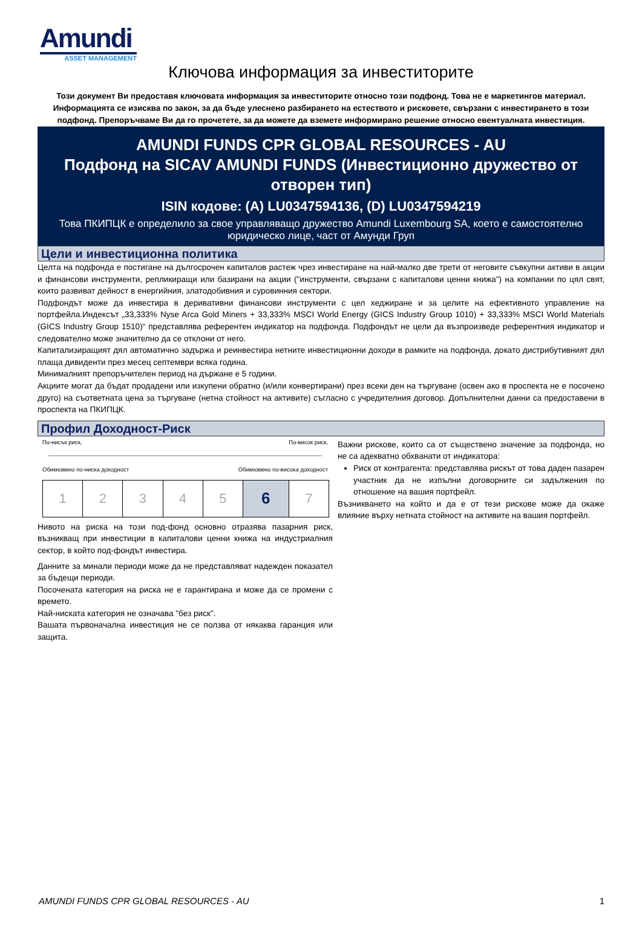Amundi
ASSET MANAGEMENT
Ключова информация за инвеститорите
Този документ Ви предоставя ключовата информация за инвеститорите относно този подфонд. Това не е маркетингов материал. Информацията се изисква по закон, за да бъде улеснено разбирането на естеството и рисковете, свързани с инвестирането в този подфонд. Препоръчваме Ви да го прочетете, за да можете да вземете информирано решение относно евентуалната инвестиция.
AMUNDI FUNDS CPR GLOBAL RESOURCES - AU
Подфонд на SICAV AMUNDI FUNDS (Инвестиционно дружество от отворен тип)
ISIN кодове: (A) LU0347594136, (D) LU0347594219
Това ПКИПЦК е определило за свое управляващо дружество Amundi Luxembourg SA, което е самостоятелно юридическо лице, част от Амунди Груп
Цели и инвестиционна политика
Целта на подфонда е постигане на дългосрочен капиталов растеж чрез инвестиране на най-малко две трети от неговите съвкупни активи в акции и финансови инструменти, репликиращи или базирани на акции ("инструменти, свързани с капиталови ценни книжа") на компании по цял свят, които развиват дейност в енергийния, златодобивния и суровинния сектори.
Подфондът може да инвестира в деривативни финансови инструменти с цел хеджиране и за целите на ефективното управление на портфейла.Индексът „33,333% Nyse Arca Gold Miners + 33,333% MSCI World Energy (GICS Industry Group 1010) + 33,333% MSCI World Materials (GICS Industry Group 1510)“ представлява референтен индикатор на подфонда. Подфондът не цели да възпроизведе референтния индикатор и следователно може значително да се отклони от него.
Капитализиращият дял автоматично задържа и реинвестира нетните инвестиционни доходи в рамките на подфонда, докато дистрибутивният дял плаща дивиденти през месец септември всяка година.
Минималният препоръчителен период на държане е 5 години.
Акциите могат да бъдат продадени или изкупени обратно (и/или конвертирани) през всеки ден на търгуване (освен ако в проспекта не е посочено друго) на съответната цена за търгуване (нетна стойност на активите) съгласно с учредителния договор. Допълнителни данни са предоставени в проспекта на ПКИПЦК.
Профил Доходност-Риск
По-нисък риск, По-висок риск,
Обикновено по-ниска доходност Обикновено по-висока доходност
| 1 | 2 | 3 | 4 | 5 | 6 | 7 |
Нивото на риска на този под-фонд основно отразява пазарния риск, възникващ при инвестиции в капиталови ценни книжа на индустриалния сектор, в който под-фондът инвестира.
Данните за минали периоди може да не представляват надежден показател за бъдещи периоди.
Посочената категория на риска не е гарантирана и може да се промени с времето.
Най-ниската категория не означава "без риск".
Вашата първоначална инвестиция не се ползва от някаква гаранция или защита.
Важни рискове, които са от съществено значение за подфонда, но не са адекватно обхванати от индикатора:
Риск от контрагента: представлява рискът от това даден пазарен участник да не изпълни договорните си задължения по отношение на вашия портфейл.
Възникването на който и да е от тези рискове може да окаже влияние върху нетната стойност на активите на вашия портфейл.
AMUNDI FUNDS CPR GLOBAL RESOURCES - AU 1